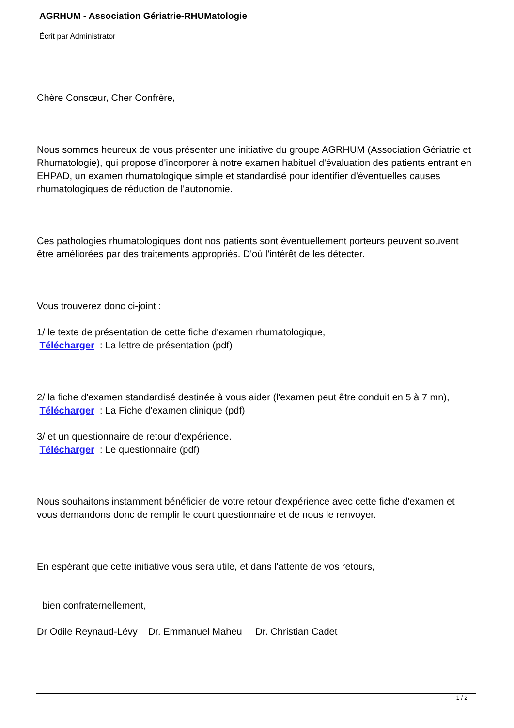AGRHUM - Association Gériatrie-RHUMatologie
Écrit par Administrator
Chère Consœur, Cher Confrère,
Nous sommes heureux de vous présenter une initiative du groupe AGRHUM (Association Gériatrie et Rhumatologie), qui propose d'incorporer à notre examen habituel d'évaluation des patients entrant en EHPAD, un examen rhumatologique simple et standardisé pour identifier d'éventuelles causes rhumatologiques de réduction de l'autonomie.
Ces pathologies rhumatologiques dont nos patients sont éventuellement porteurs peuvent souvent être améliorées par des traitements appropriés. D'où l'intérêt de les détecter.
Vous trouverez donc ci-joint :
1/ le texte de présentation de cette fiche d'examen rhumatologique,
Télécharger : La lettre de présentation (pdf)
2/ la fiche d'examen standardisé destinée à vous aider (l'examen peut être conduit en 5 à 7 mn),
Télécharger : La Fiche d'examen clinique (pdf)
3/ et un questionnaire de retour d'expérience.
Télécharger : Le questionnaire (pdf)
Nous souhaitons instamment bénéficier de votre retour d'expérience avec cette fiche d'examen et vous demandons donc de remplir le court questionnaire et de nous le renvoyer.
En espérant que cette initiative vous sera utile, et dans l'attente de vos retours,
bien confraternellement,
Dr Odile Reynaud-Lévy Dr. Emmanuel Maheu Dr. Christian Cadet
1 / 2